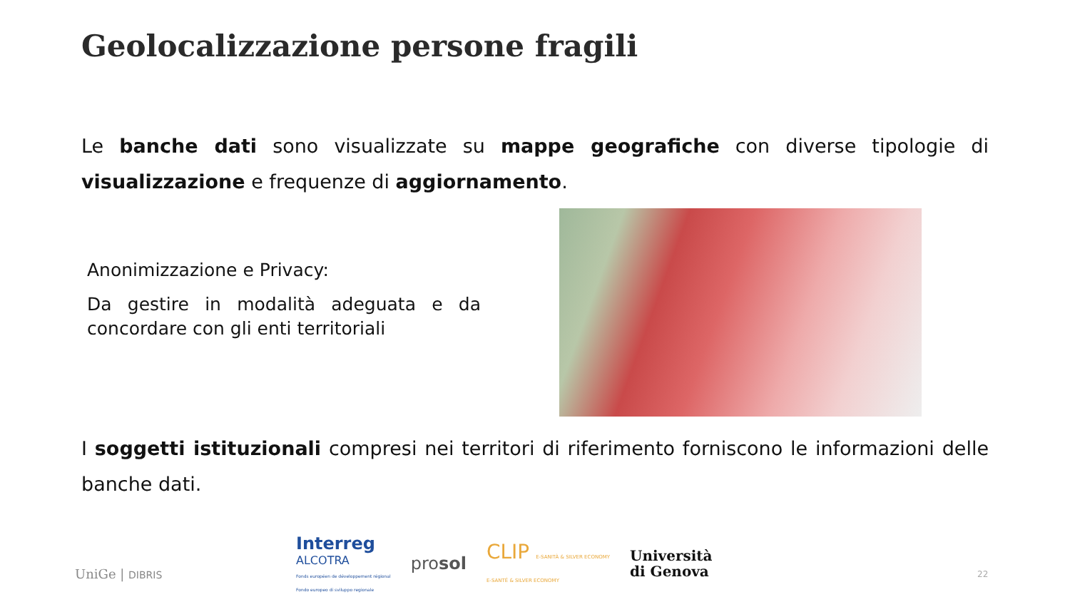Geolocalizzazione persone fragili
Le banche dati sono visualizzate su mappe geografiche con diverse tipologie di visualizzazione e frequenze di aggiornamento.
Anonimizzazione e Privacy:
Da gestire in modalità adeguata e da concordare con gli enti territoriali
I soggetti istituzionali compresi nei territori di riferimento forniscono le informazioni delle banche dati.
UniGe | DIBRIS
Interreg
ALCOTRA
Fonds européen de développement régional
Fondo europeo di sviluppo regionale
prosol
CLIP E-SANITÀ & SILVER ECONOMY
E-SANTÉ & SILVER ECONOMY
Università
di Genova
22